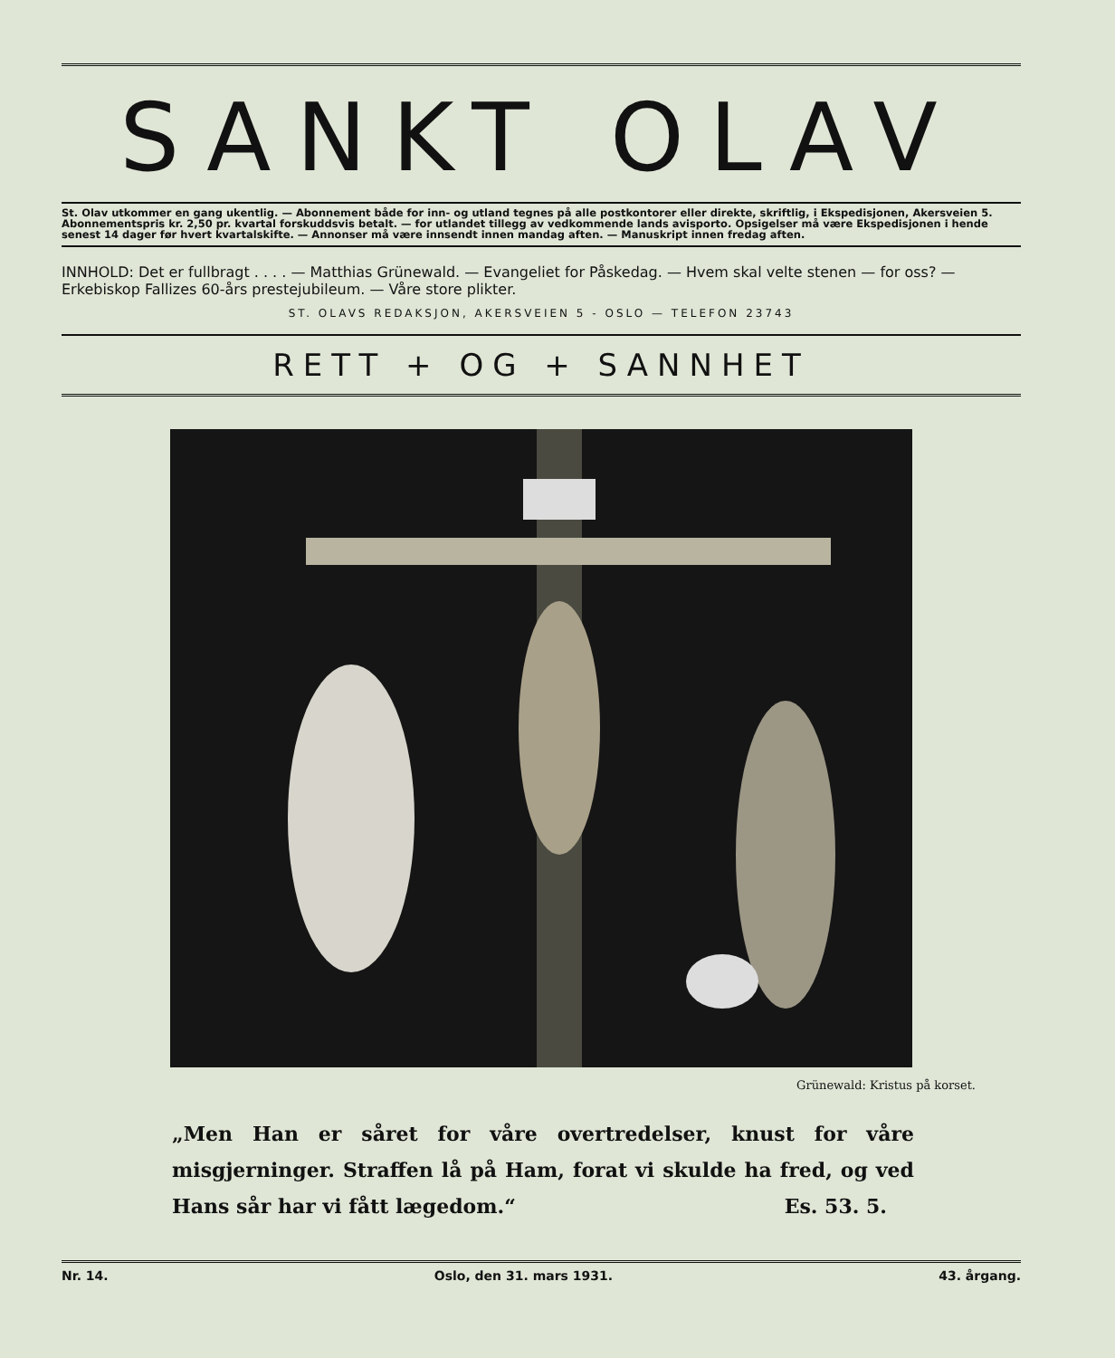SANKT OLAV
St. Olav utkommer en gang ukentlig. — Abonnement både for inn- og utland tegnes på alle postkontorer eller direkte, skriftlig, i Ekspedisjonen, Akersveien 5. Abonnementspris kr. 2,50 pr. kvartal forskuddsvis betalt. — for utlandet tillegg av vedkommende lands avisporto. Opsigelser må være Ekspedisjonen i hende senest 14 dager før hvert kvartalskifte. — Annonser må være innsendt innen mandag aften. — Manuskript innen fredag aften.
INNHOLD: Det er fullbragt . . . . — Matthias Grünewald. — Evangeliet for Påskedag. — Hvem skal velte stenen — for oss? — Erkebiskop Fallizes 60-års prestejubileum. — Våre store plikter.
ST. OLAVS REDAKSJON, AKERSVEIEN 5 - OSLO — TELEFON 23743
RETT + OG + SANNHET
Grünewald: Kristus på korset.
„Men Han er såret for våre overtredelser, knust for våre misgjerninger. Straffen lå på Ham, forat vi skulde ha fred, og ved Hans sår har vi fått lægedom.“ Es. 53. 5.
Nr. 14. Oslo, den 31. mars 1931. 43. årgang.